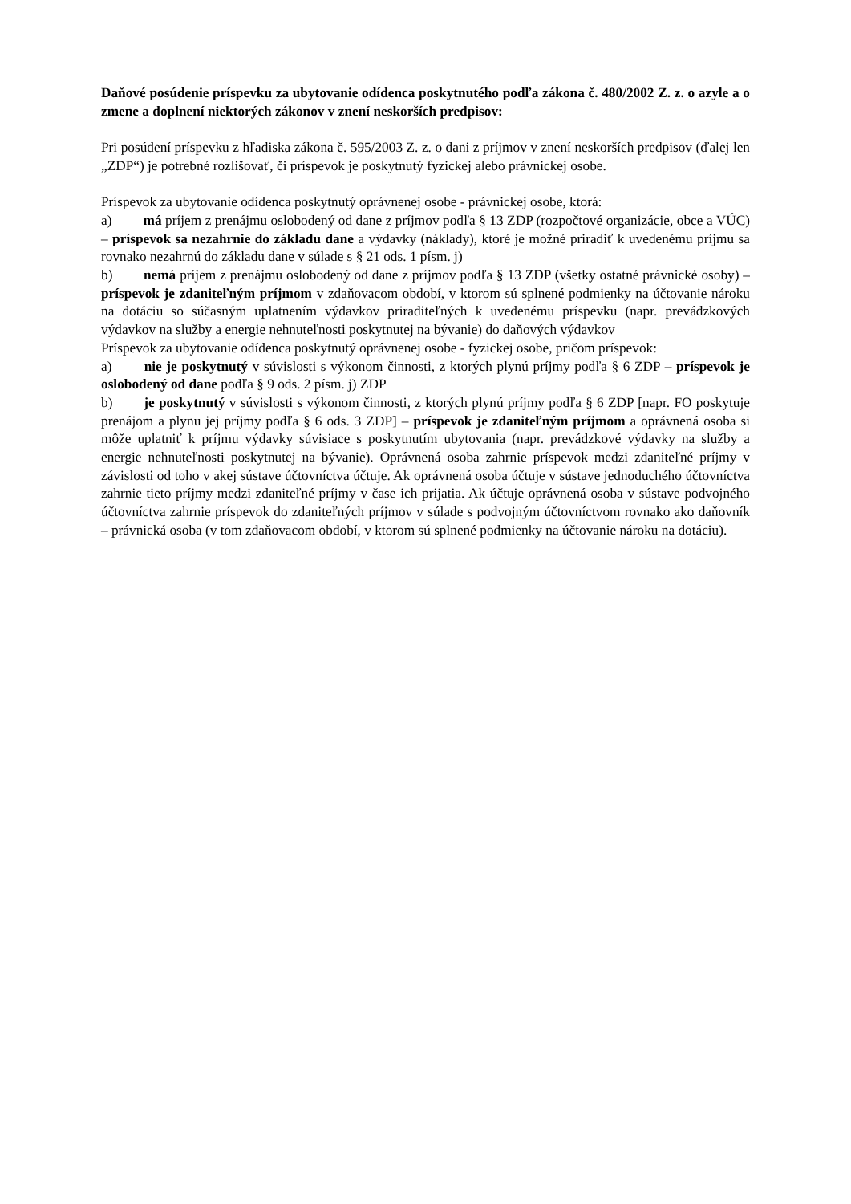Daňové posúdenie príspevku za ubytovanie odídenca poskytnutého podľa zákona č. 480/2002 Z. z. o azyle a o zmene a doplnení niektorých zákonov v znení neskorších predpisov:
Pri posúdení príspevku z hľadiska zákona č. 595/2003 Z. z. o dani z príjmov v znení neskorších predpisov (ďalej len „ZDP“) je potrebné rozlišovať, či príspevok je poskytnutý fyzickej alebo právnickej osobe.
Príspevok za ubytovanie odídenca poskytnutý oprávnenej osobe - právnickej osobe, ktorá:
a) má príjem z prenájmu oslobodený od dane z príjmov podľa § 13 ZDP (rozpočtové organizácie, obce a VÚC) – príspevok sa nezahrnie do základu dane a výdavky (náklady), ktoré je možné priradiť k uvedenému príjmu sa rovnako nezahrnú do základu dane v súlade s § 21 ods. 1 písm. j)
b) nemá príjem z prenájmu oslobodený od dane z príjmov podľa § 13 ZDP (všetky ostatné právnické osoby) – príspevok je zdaniteľným príjmom v zdaňovacom období, v ktorom sú splnené podmienky na účtovanie nároku na dotáciu so súčasným uplatnením výdavkov priraditeľných k uvedenému príspevku (napr. prevádzkových výdavkov na služby a energie nehnuteľnosti poskytnutej na bývanie) do daňových výdavkov
Príspevok za ubytovanie odídenca poskytnutý oprávnenej osobe - fyzickej osobe, pričom príspevok:
a) nie je poskytnutý v súvislosti s výkonom činnosti, z ktorých plynú príjmy podľa § 6 ZDP – príspevok je oslobodený od dane podľa § 9 ods. 2 písm. j) ZDP
b) je poskytnutý v súvislosti s výkonom činnosti, z ktorých plynú príjmy podľa § 6 ZDP [napr. FO poskytuje prenájom a plynu jej príjmy podľa § 6 ods. 3 ZDP] – príspevok je zdaniteľným príjmom a oprávnená osoba si môže uplatniť k príjmu výdavky súvisiace s poskytnutím ubytovania (napr. prevádzkové výdavky na služby a energie nehnuteľnosti poskytnutej na bývanie). Oprávnená osoba zahrnie príspevok medzi zdaniteľné príjmy v závislosti od toho v akej sústave účtovníctva účtuje. Ak oprávnená osoba účtuje v sústave jednoduchého účtovníctva zahrnie tieto príjmy medzi zdaniteľné príjmy v čase ich prijatia. Ak účtuje oprávnená osoba v sústave podvojného účtovníctva zahrnie príspevok do zdaniteľných príjmov v súlade s podvojným účtovníctvom rovnako ako daňovník – právnická osoba (v tom zdaňovacom období, v ktorom sú splnené podmienky na účtovanie nároku na dotáciu).